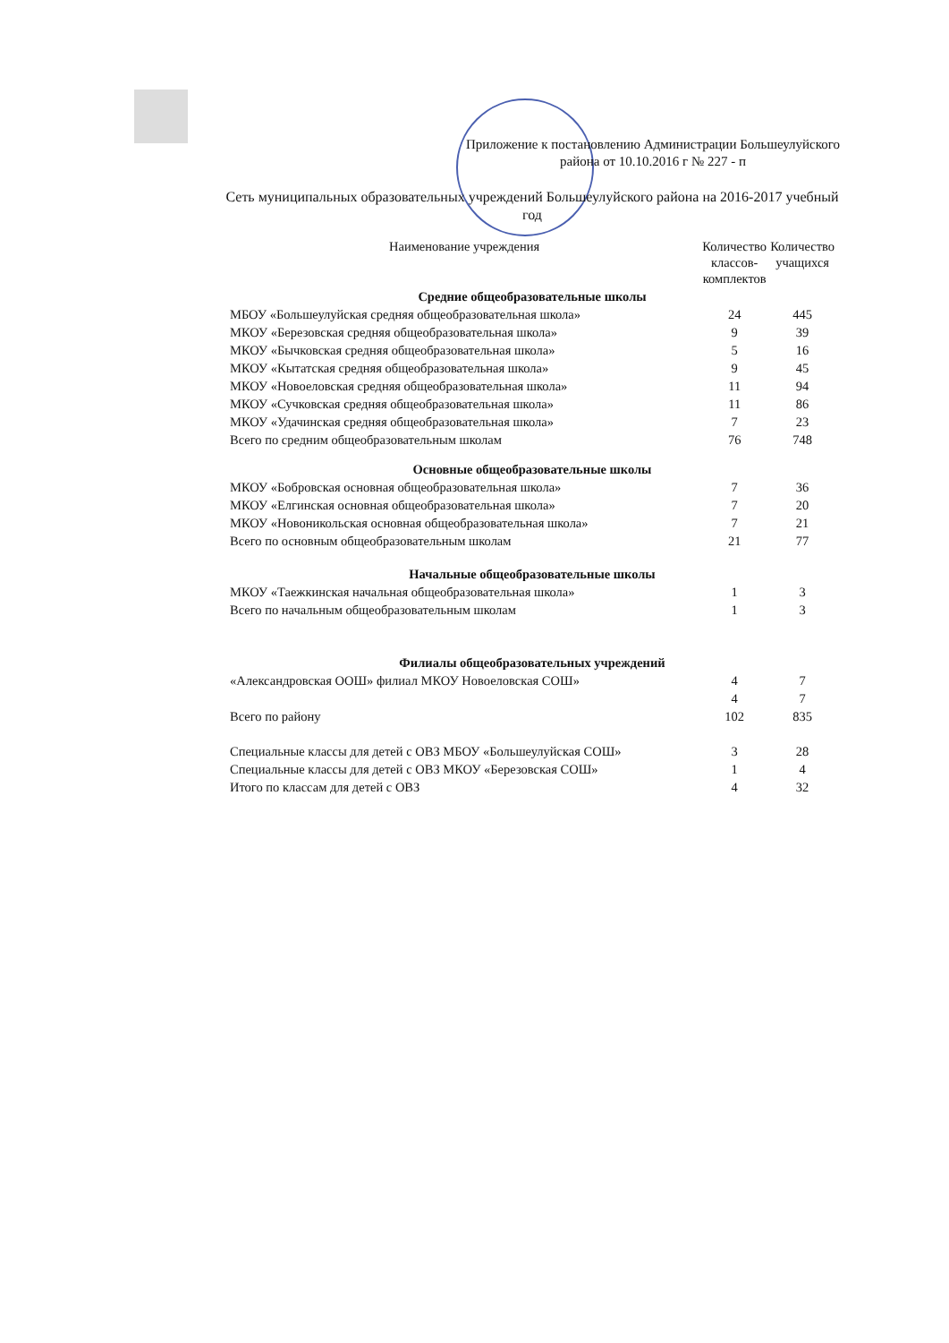Приложение к постановлению Администрации Большеулуйского района от 10.10.2016 г № 227 - п
Сеть муниципальных образовательных учреждений Большеулуйского района на 2016-2017 учебный год
| Наименование учреждения | Количество классов-комплектов | Количество учащихся |
| --- | --- | --- |
| Средние общеобразовательные школы | | |
| МБОУ «Большеулуйская средняя общеобразовательная школа» | 24 | 445 |
| МКОУ «Березовская средняя общеобразовательная школа» | 9 | 39 |
| МКОУ «Бычковская средняя общеобразовательная школа» | 5 | 16 |
| МКОУ «Кытатская средняя общеобразовательная школа» | 9 | 45 |
| МКОУ «Новоеловская средняя общеобразовательная школа» | 11 | 94 |
| МКОУ «Сучковская средняя общеобразовательная школа» | 11 | 86 |
| МКОУ «Удачинская средняя общеобразовательная школа» | 7 | 23 |
| Всего по средним общеобразовательным школам | 76 | 748 |
| Основные общеобразовательные школы | | |
| МКОУ «Бобровская основная общеобразовательная школа» | 7 | 36 |
| МКОУ «Елгинская основная общеобразовательная школа» | 7 | 20 |
| МКОУ «Новоникольская основная общеобразовательная школа» | 7 | 21 |
| Всего по основным общеобразовательным школам | 21 | 77 |
| Начальные общеобразовательные школы | | |
| МКОУ «Таежкинская начальная общеобразовательная школа» | 1 | 3 |
| Всего по начальным общеобразовательным школам | 1 | 3 |
| Филиалы общеобразовательных учреждений | | |
| «Александровская ООШ» филиал МКОУ Новоеловская СОШ» | 4 | 7 |
| | 4 | 7 |
| Всего по району | 102 | 835 |
| Специальные классы для детей с ОВЗ МБОУ «Большеулуйская СОШ» | 3 | 28 |
| Специальные классы для детей с ОВЗ МКОУ «Березовская СОШ» | 1 | 4 |
| Итого по классам для детей с ОВЗ | 4 | 32 |